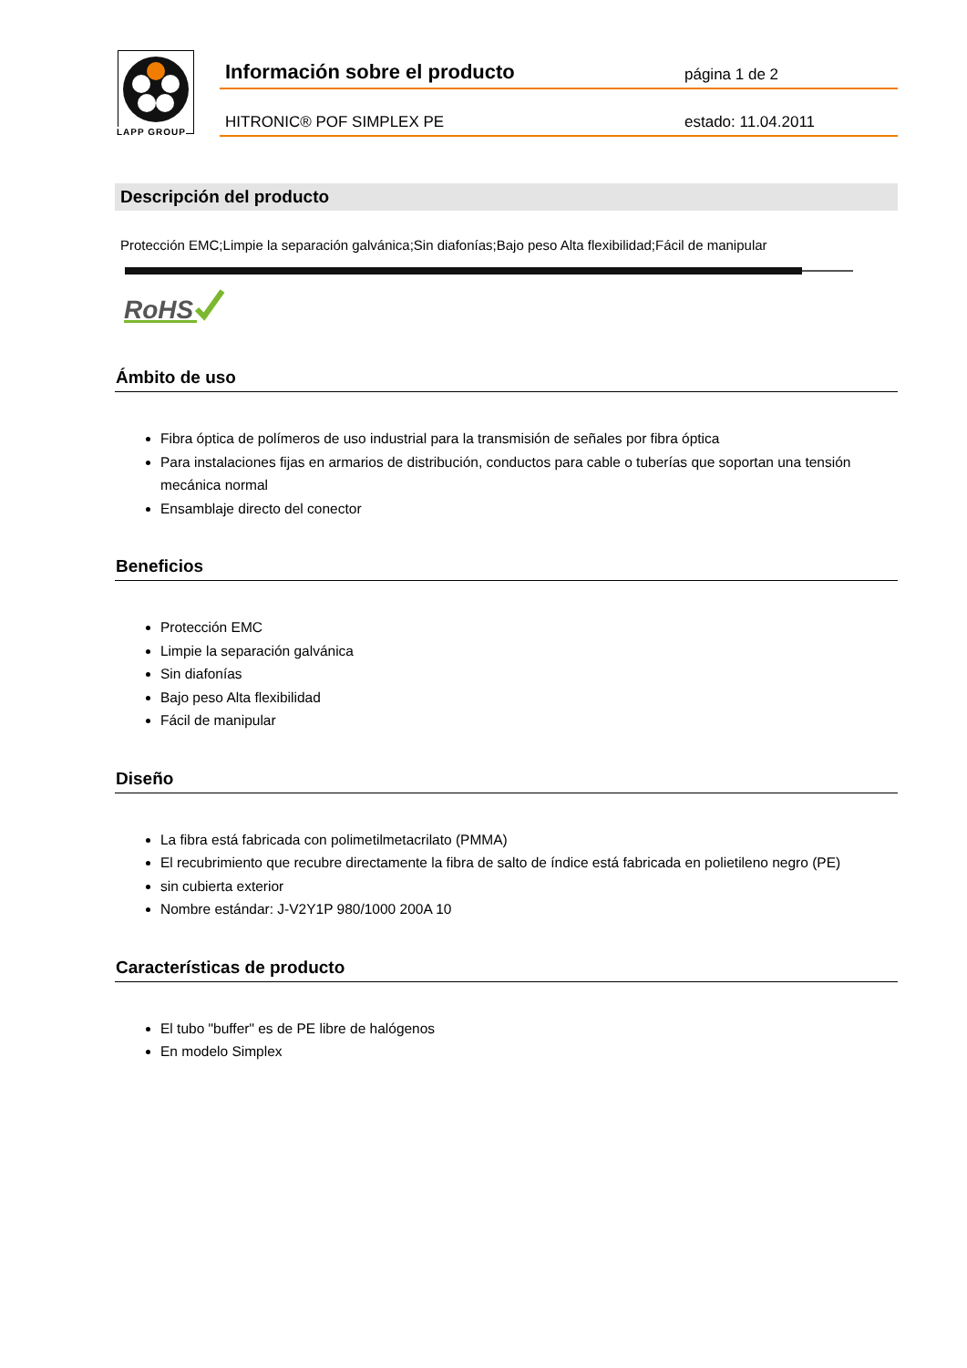LAPP GROUP
Información sobre el producto página 1 de 2
HITRONIC® POF SIMPLEX PE estado: 11.04.2011
Descripción del producto
Protección EMC;Limpie la separación galvánica;Sin diafonías;Bajo peso Alta flexibilidad;Fácil de manipular
RoHS
Ámbito de uso
Fibra óptica de polímeros de uso industrial para la transmisión de señales por fibra óptica
Para instalaciones fijas en armarios de distribución, conductos para cable o tuberías que soportan una tensión mecánica normal
Ensamblaje directo del conector
Beneficios
Protección EMC
Limpie la separación galvánica
Sin diafonías
Bajo peso Alta flexibilidad
Fácil de manipular
Diseño
La fibra está fabricada con polimetilmetacrilato (PMMA)
El recubrimiento que recubre directamente la fibra de salto de índice está fabricada en polietileno negro (PE)
sin cubierta exterior
Nombre estándar: J-V2Y1P 980/1000 200A 10
Características de producto
El tubo "buffer" es de PE libre de halógenos
En modelo Simplex